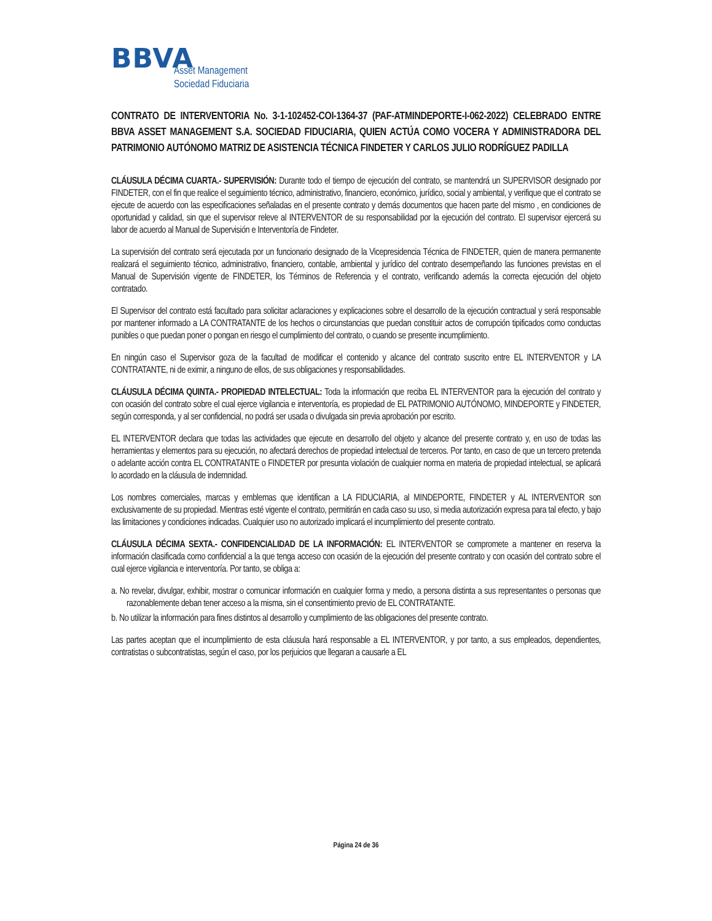BBVA
Asset Management
Sociedad Fiduciaria
CONTRATO DE INTERVENTORIA No. 3-1-102452-COI-1364-37 (PAF-ATMINDEPORTE-I-062-2022) CELEBRADO ENTRE BBVA ASSET MANAGEMENT S.A. SOCIEDAD FIDUCIARIA, QUIEN ACTÚA COMO VOCERA Y ADMINISTRADORA DEL PATRIMONIO AUTÓNOMO MATRIZ DE ASISTENCIA TÉCNICA FINDETER Y CARLOS JULIO RODRÍGUEZ PADILLA
CLÁUSULA DÉCIMA CUARTA.- SUPERVISIÓN: Durante todo el tiempo de ejecución del contrato, se mantendrá un SUPERVISOR designado por FINDETER, con el fin que realice el seguimiento técnico, administrativo, financiero, económico, jurídico, social y ambiental, y verifique que el contrato se ejecute de acuerdo con las especificaciones señaladas en el presente contrato y demás documentos que hacen parte del mismo , en condiciones de oportunidad y calidad, sin que el supervisor releve al INTERVENTOR de su responsabilidad por la ejecución del contrato. El supervisor ejercerá su labor de acuerdo al Manual de Supervisión e Interventoría de Findeter.
La supervisión del contrato será ejecutada por un funcionario designado de la Vicepresidencia Técnica de FINDETER, quien de manera permanente realizará el seguimiento técnico, administrativo, financiero, contable, ambiental y jurídico del contrato desempeñando las funciones previstas en el Manual de Supervisión vigente de FINDETER, los Términos de Referencia y el contrato, verificando además la correcta ejecución del objeto contratado.
El Supervisor del contrato está facultado para solicitar aclaraciones y explicaciones sobre el desarrollo de la ejecución contractual y será responsable por mantener informado a LA CONTRATANTE de los hechos o circunstancias que puedan constituir actos de corrupción tipificados como conductas punibles o que puedan poner o pongan en riesgo el cumplimiento del contrato, o cuando se presente incumplimiento.
En ningún caso el Supervisor goza de la facultad de modificar el contenido y alcance del contrato suscrito entre EL INTERVENTOR y LA CONTRATANTE, ni de eximir, a ninguno de ellos, de sus obligaciones y responsabilidades.
CLÁUSULA DÉCIMA QUINTA.- PROPIEDAD INTELECTUAL: Toda la información que reciba EL INTERVENTOR para la ejecución del contrato y con ocasión del contrato sobre el cual ejerce vigilancia e interventoría, es propiedad de EL PATRIMONIO AUTÓNOMO, MINDEPORTE y FINDETER, según corresponda, y al ser confidencial, no podrá ser usada o divulgada sin previa aprobación por escrito.
EL INTERVENTOR declara que todas las actividades que ejecute en desarrollo del objeto y alcance del presente contrato y, en uso de todas las herramientas y elementos para su ejecución, no afectará derechos de propiedad intelectual de terceros. Por tanto, en caso de que un tercero pretenda o adelante acción contra EL CONTRATANTE o FINDETER por presunta violación de cualquier norma en materia de propiedad intelectual, se aplicará lo acordado en la cláusula de indemnidad.
Los nombres comerciales, marcas y emblemas que identifican a LA FIDUCIARIA, al MINDEPORTE, FINDETER y AL INTERVENTOR son exclusivamente de su propiedad. Mientras esté vigente el contrato, permitirán en cada caso su uso, si media autorización expresa para tal efecto, y bajo las limitaciones y condiciones indicadas. Cualquier uso no autorizado implicará el incumplimiento del presente contrato.
CLÁUSULA DÉCIMA SEXTA.- CONFIDENCIALIDAD DE LA INFORMACIÓN: EL INTERVENTOR se compromete a mantener en reserva la información clasificada como confidencial a la que tenga acceso con ocasión de la ejecución del presente contrato y con ocasión del contrato sobre el cual ejerce vigilancia e interventoría. Por tanto, se obliga a:
a. No revelar, divulgar, exhibir, mostrar o comunicar información en cualquier forma y medio, a persona distinta a sus representantes o personas que razonablemente deban tener acceso a la misma, sin el consentimiento previo de EL CONTRATANTE.
b. No utilizar la información para fines distintos al desarrollo y cumplimiento de las obligaciones del presente contrato.
Las partes aceptan que el incumplimiento de esta cláusula hará responsable a EL INTERVENTOR, y por tanto, a sus empleados, dependientes, contratistas o subcontratistas, según el caso, por los perjuicios que llegaran a causarle a EL
Página 24 de 36